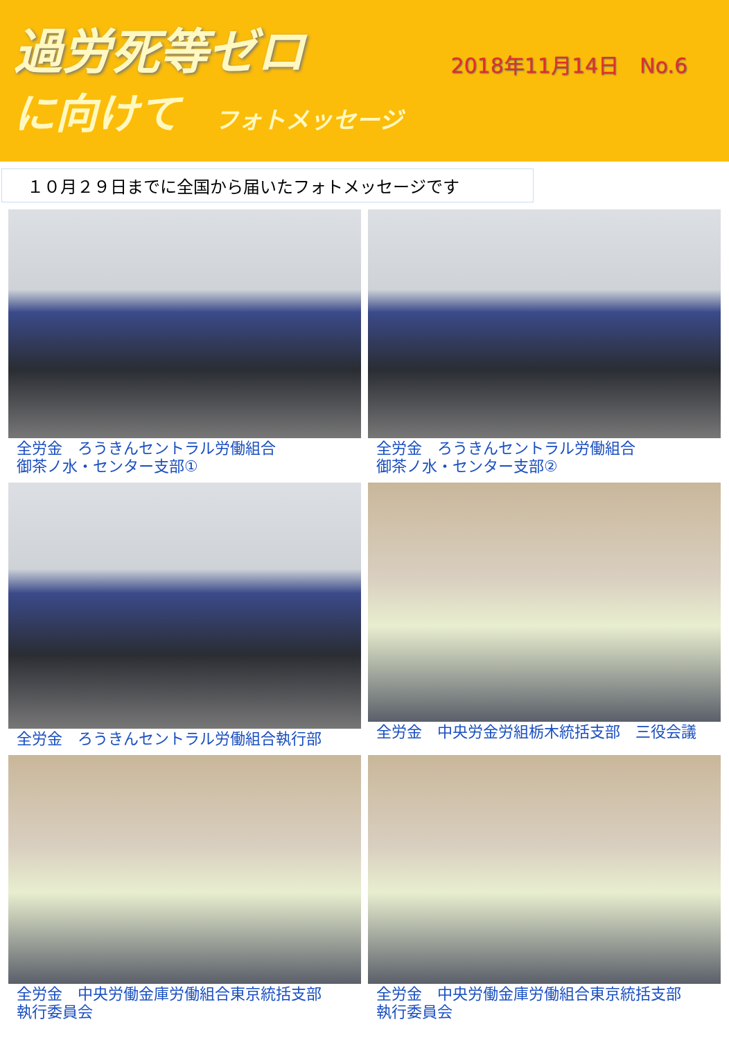過労死等ゼロ
に向けて フォトメッセージ
2018年11月14日　No.6
１０月２９日までに全国から届いたフォトメッセージです
全労金　ろうきんセントラル労働組合
御茶ノ水・センター支部①
全労金　ろうきんセントラル労働組合
御茶ノ水・センター支部②
全労金　ろうきんセントラル労働組合執行部
全労金　中央労金労組栃木統括支部　三役会議
全労金　中央労働金庫労働組合東京統括支部
執行委員会
全労金　中央労働金庫労働組合東京統括支部
執行委員会